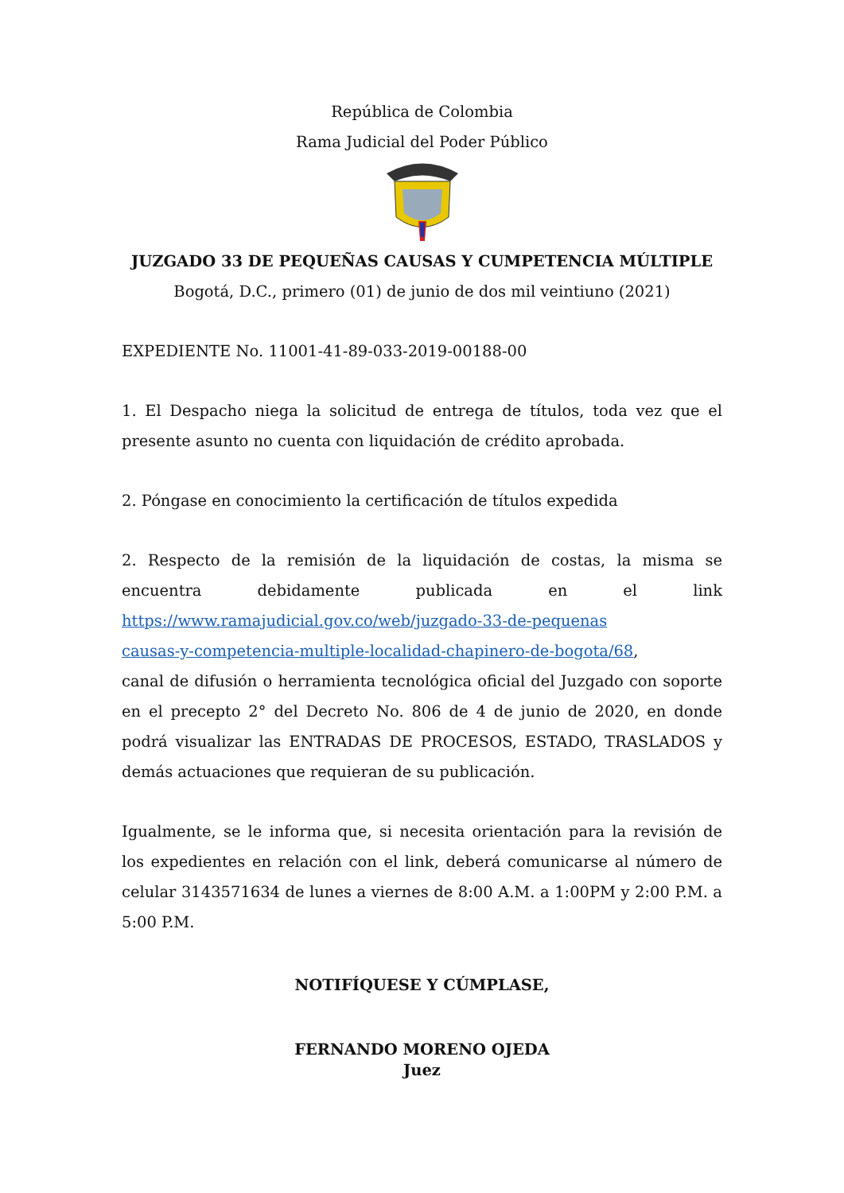República de Colombia
Rama Judicial del Poder Público
JUZGADO 33 DE PEQUEÑAS CAUSAS Y CUMPETENCIA MÚLTIPLE
Bogotá, D.C., primero (01) de junio de dos mil veintiuno (2021)
EXPEDIENTE No. 11001-41-89-033-2019-00188-00
1. El Despacho niega la solicitud de entrega de títulos, toda vez que el presente asunto no cuenta con liquidación de crédito aprobada.
2. Póngase en conocimiento la certificación de títulos expedida
2. Respecto de la remisión de la liquidación de costas, la misma se encuentra debidamente publicada en el link
https://www.ramajudicial.gov.co/web/juzgado-33-de-pequenas
causas-y-competencia-multiple-localidad-chapinero-de-bogota/68,
canal de difusión o herramienta tecnológica oficial del Juzgado con soporte en el precepto 2° del Decreto No. 806 de 4 de junio de 2020, en donde podrá visualizar las ENTRADAS DE PROCESOS, ESTADO, TRASLADOS y demás actuaciones que requieran de su publicación.
Igualmente, se le informa que, si necesita orientación para la revisión de los expedientes en relación con el link, deberá comunicarse al número de celular 3143571634 de lunes a viernes de 8:00 A.M. a 1:00PM y 2:00 P.M. a 5:00 P.M.
NOTIFÍQUESE Y CÚMPLASE,
FERNANDO MORENO OJEDA
Juez